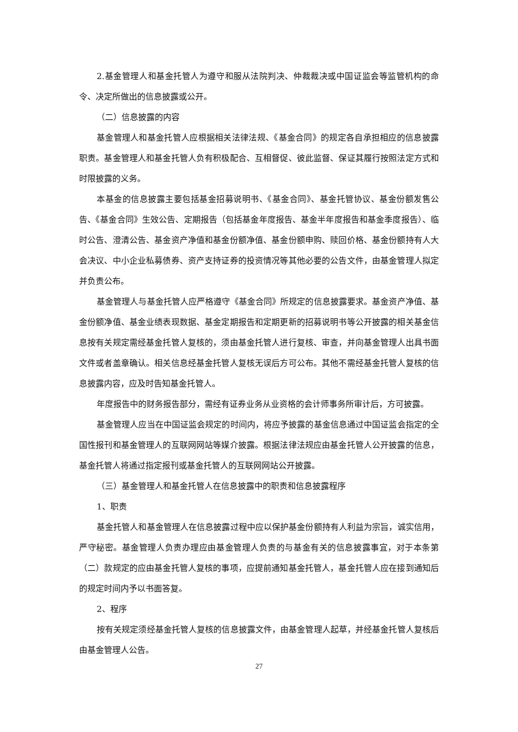2.基金管理人和基金托管人为遵守和服从法院判决、仲裁裁决或中国证监会等监管机构的命令、决定所做出的信息披露或公开。
（二）信息披露的内容
基金管理人和基金托管人应根据相关法律法规、《基金合同》的规定各自承担相应的信息披露职责。基金管理人和基金托管人负有积极配合、互相督促、彼此监督、保证其履行按照法定方式和时限披露的义务。
本基金的信息披露主要包括基金招募说明书、《基金合同》、基金托管协议、基金份额发售公告、《基金合同》生效公告、定期报告（包括基金年度报告、基金半年度报告和基金季度报告）、临时公告、澄清公告、基金资产净值和基金份额净值、基金份额申购、赎回价格、基金份额持有人大会决议、中小企业私募债券、资产支持证券的投资情况等其他必要的公告文件，由基金管理人拟定并负责公布。
基金管理人与基金托管人应严格遵守《基金合同》所规定的信息披露要求。基金资产净值、基金份额净值、基金业绩表现数据、基金定期报告和定期更新的招募说明书等公开披露的相关基金信息按有关规定需经基金托管人复核的，须由基金托管人进行复核、审查，并向基金管理人出具书面文件或者盖章确认。相关信息经基金托管人复核无误后方可公布。其他不需经基金托管人复核的信息披露内容，应及时告知基金托管人。
年度报告中的财务报告部分，需经有证券业务从业资格的会计师事务所审计后，方可披露。
基金管理人应当在中国证监会规定的时间内，将应予披露的基金信息通过中国证监会指定的全国性报刊和基金管理人的互联网网站等媒介披露。根据法律法规应由基金托管人公开披露的信息，基金托管人将通过指定报刊或基金托管人的互联网网站公开披露。
（三）基金管理人和基金托管人在信息披露中的职责和信息披露程序
1、职责
基金托管人和基金管理人在信息披露过程中应以保护基金份额持有人利益为宗旨，诚实信用，严守秘密。基金管理人负责办理应由基金管理人负责的与基金有关的信息披露事宜，对于本条第（二）款规定的应由基金托管人复核的事项，应提前通知基金托管人，基金托管人应在接到通知后的规定时间内予以书面答复。
2、程序
按有关规定须经基金托管人复核的信息披露文件，由基金管理人起草，并经基金托管人复核后由基金管理人公告。
27